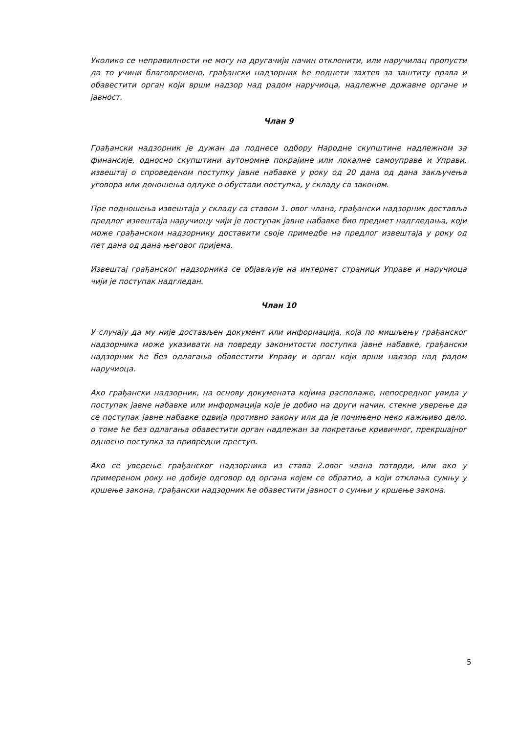Уколико се неправилности не могу на другачији начин отклонити, или наручилац пропусти да то учини благовремено, грађански надзорник ће поднети захтев за заштиту права и обавестити орган који врши надзор над радом наручиоца, надлежне државне органе и јавност.
Члан 9
Грађански надзорник је дужан да поднесе одбору Народне скупштине надлежном за финансије, односно скупштини аутономне покрајине или локалне самоуправе и Управи, извештај о спроведеном поступку јавне набавке у року од 20 дана од дана закључења уговора или доношења одлуке о обустави поступка, у складу са законом.
Пре подношења извештаја у складу са ставом 1. овог члана, грађански надзорник доставља предлог извештаја наручиоцу чији је поступак јавне набавке био предмет надгледања, који може грађанском надзорнику доставити своје примедбе на предлог извештаја у року од пет дана од дана његовог пријема.
Извештај грађанског надзорника се објављује на интернет страници Управе и наручиоца чији је поступак надгледан.
Члан 10
У случају да му није достављен документ или информација, која по мишљењу грађанског надзорника може указивати на повреду законитости поступка јавне набавке, грађански надзорник ће без одлагања обавестити Управу и орган који врши надзор над радом наручиоца.
Ако грађански надзорник, на основу докумената којима располаже, непосредног увида у поступак јавне набавке или информација које је добио на други начин, стекне уверење да се поступак јавне набавке одвија противно закону или да је почињено неко кажњиво дело, о томе ће без одлагања обавестити орган надлежан за покретање кривичног, прекршајног односно поступка за привредни преступ.
Ако се уверење грађанског надзорника из става 2.овог члана потврди, или ако у примереном року не добије одговор од органа којем се обратио, а који отклања сумњу у кршење закона, грађански надзорник ће обавестити јавност о сумњи у кршење закона.
5